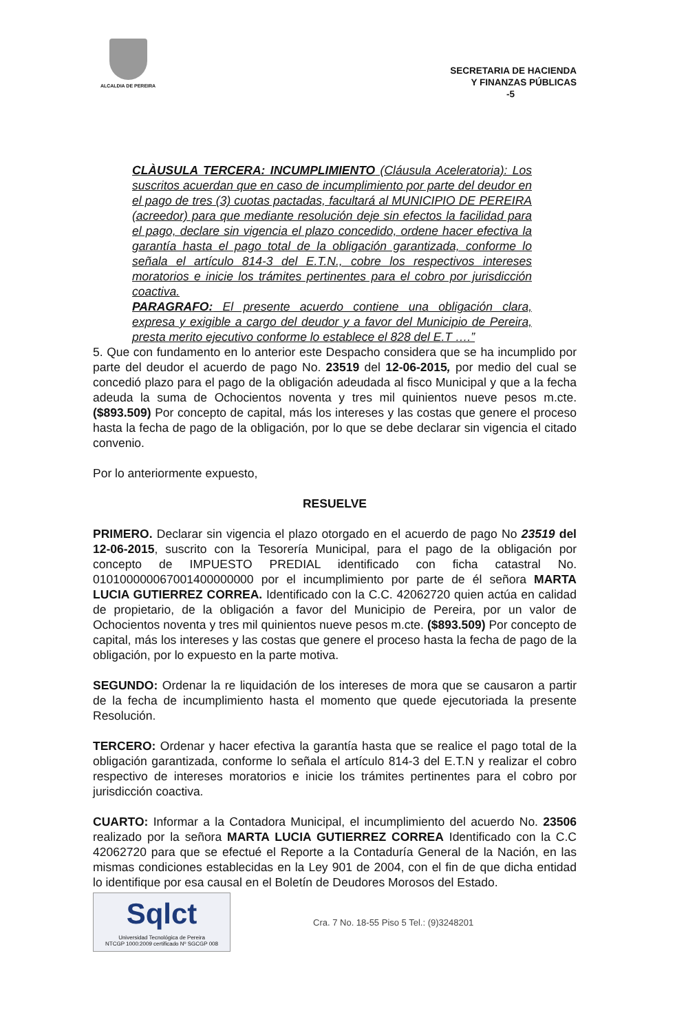ALCALDIA DE PEREIRA
SECRETARIA DE HACIENDA
Y FINANZAS PÚBLICAS
-5
CLÀUSULA TERCERA: INCUMPLIMIENTO (Cláusula Aceleratoria): Los suscritos acuerdan que en caso de incumplimiento por parte del deudor en el pago de tres (3) cuotas pactadas, facultará al MUNICIPIO DE PEREIRA (acreedor) para que mediante resolución deje sin efectos la facilidad para el pago, declare sin vigencia el plazo concedido, ordene hacer efectiva la garantía hasta el pago total de la obligación garantizada, conforme lo señala el artículo 814-3 del E.T.N., cobre los respectivos intereses moratorios e inicie los trámites pertinentes para el cobro por jurisdicción coactiva.
PARAGRAFO: El presente acuerdo contiene una obligación clara, expresa y exigible a cargo del deudor y a favor del Municipio de Pereira, presta merito ejecutivo conforme lo establece el 828 del E.T ….”
5. Que con fundamento en lo anterior este Despacho considera que se ha incumplido por parte del deudor el acuerdo de pago No. 23519 del 12-06-2015, por medio del cual se concedió plazo para el pago de la obligación adeudada al fisco Municipal y que a la fecha adeuda la suma de Ochocientos noventa y tres mil quinientos nueve pesos m.cte. ($893.509) Por concepto de capital, más los intereses y las costas que genere el proceso hasta la fecha de pago de la obligación, por lo que se debe declarar sin vigencia el citado convenio.
Por lo anteriormente expuesto,
RESUELVE
PRIMERO. Declarar sin vigencia el plazo otorgado en el acuerdo de pago No 23519 del 12-06-2015, suscrito con la Tesorería Municipal, para el pago de la obligación por concepto de IMPUESTO PREDIAL identificado con ficha catastral No. 010100000067001400000000 por el incumplimiento por parte de él señora MARTA LUCIA GUTIERREZ CORREA. Identificado con la C.C. 42062720 quien actúa en calidad de propietario, de la obligación a favor del Municipio de Pereira, por un valor de Ochocientos noventa y tres mil quinientos nueve pesos m.cte. ($893.509) Por concepto de capital, más los intereses y las costas que genere el proceso hasta la fecha de pago de la obligación, por lo expuesto en la parte motiva.
SEGUNDO: Ordenar la re liquidación de los intereses de mora que se causaron a partir de la fecha de incumplimiento hasta el momento que quede ejecutoriada la presente Resolución.
TERCERO: Ordenar y hacer efectiva la garantía hasta que se realice el pago total de la obligación garantizada, conforme lo señala el artículo 814-3 del E.T.N y realizar el cobro respectivo de intereses moratorios e inicie los trámites pertinentes para el cobro por jurisdicción coactiva.
CUARTO: Informar a la Contadora Municipal, el incumplimiento del acuerdo No. 23506 realizado por la señora MARTA LUCIA GUTIERREZ CORREA Identificado con la C.C 42062720 para que se efectué el Reporte a la Contaduría General de la Nación, en las mismas condiciones establecidas en la Ley 901 de 2004, con el fin de que dicha entidad lo identifique por esa causal en el Boletín de Deudores Morosos del Estado.
Sqlct
Universidad Tecnológica de Pereira
NTCGP 1000:2009 certificado Nº SGCGP 008
Cra. 7 No. 18-55 Piso 5 Tel.: (9)3248201